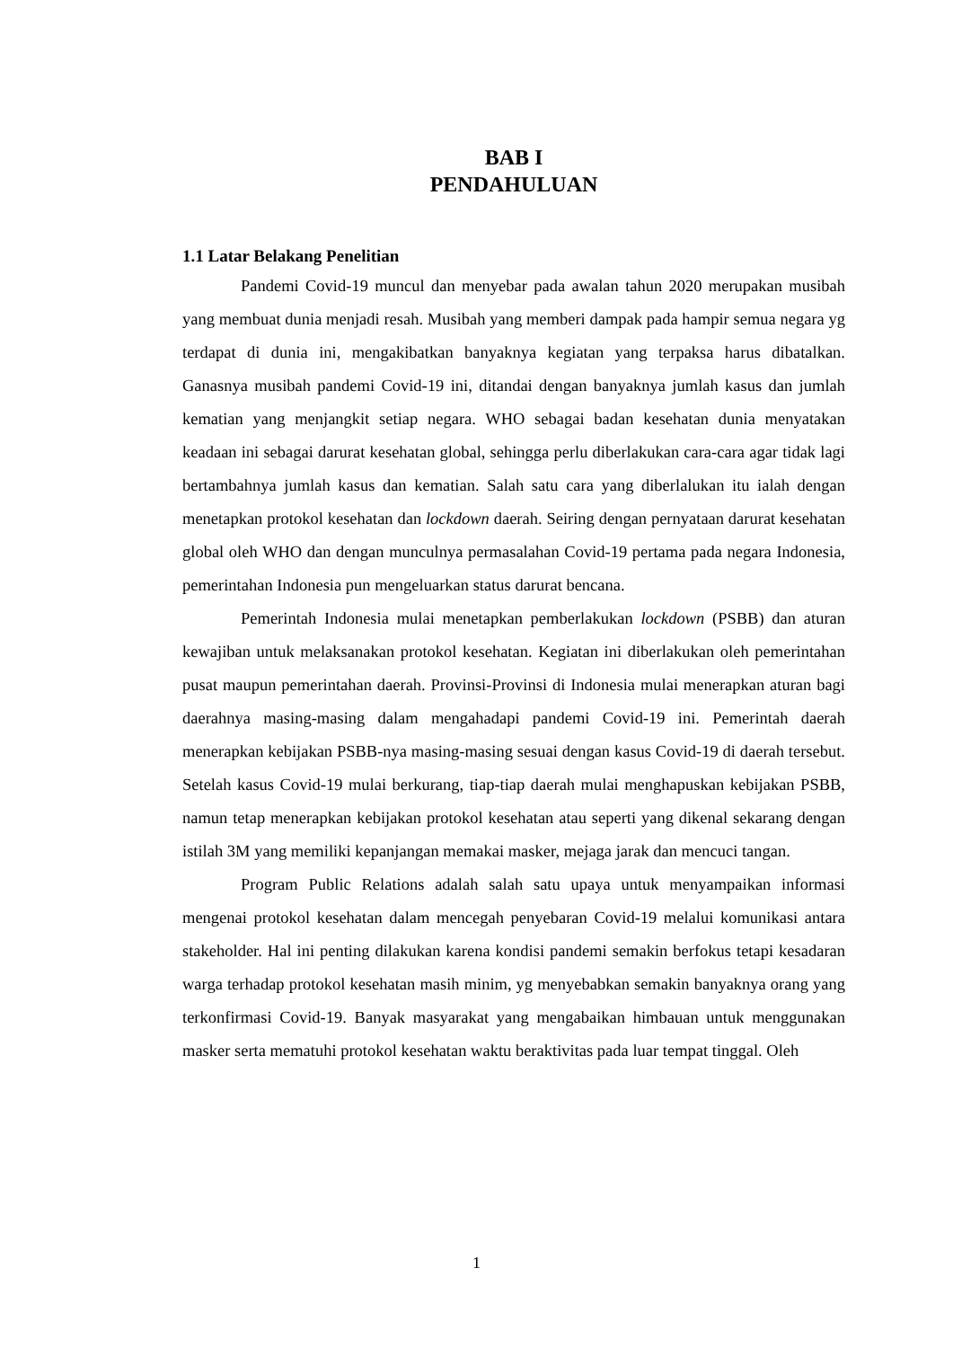BAB I
PENDAHULUAN
1.1 Latar Belakang Penelitian
Pandemi Covid-19 muncul dan menyebar pada awalan tahun 2020 merupakan musibah yang membuat dunia menjadi resah. Musibah yang memberi dampak pada hampir semua negara yg terdapat di dunia ini, mengakibatkan banyaknya kegiatan yang terpaksa harus dibatalkan. Ganasnya musibah pandemi Covid-19 ini, ditandai dengan banyaknya jumlah kasus dan jumlah kematian yang menjangkit setiap negara. WHO sebagai badan kesehatan dunia menyatakan keadaan ini sebagai darurat kesehatan global, sehingga perlu diberlakukan cara-cara agar tidak lagi bertambahnya jumlah kasus dan kematian. Salah satu cara yang diberlalukan itu ialah dengan menetapkan protokol kesehatan dan lockdown daerah. Seiring dengan pernyataan darurat kesehatan global oleh WHO dan dengan munculnya permasalahan Covid-19 pertama pada negara Indonesia, pemerintahan Indonesia pun mengeluarkan status darurat bencana.
Pemerintah Indonesia mulai menetapkan pemberlakukan lockdown (PSBB) dan aturan kewajiban untuk melaksanakan protokol kesehatan. Kegiatan ini diberlakukan oleh pemerintahan pusat maupun pemerintahan daerah. Provinsi-Provinsi di Indonesia mulai menerapkan aturan bagi daerahnya masing-masing dalam mengahadapi pandemi Covid-19 ini. Pemerintah daerah menerapkan kebijakan PSBB-nya masing-masing sesuai dengan kasus Covid-19 di daerah tersebut. Setelah kasus Covid-19 mulai berkurang, tiap-tiap daerah mulai menghapuskan kebijakan PSBB, namun tetap menerapkan kebijakan protokol kesehatan atau seperti yang dikenal sekarang dengan istilah 3M yang memiliki kepanjangan memakai masker, mejaga jarak dan mencuci tangan.
Program Public Relations adalah salah satu upaya untuk menyampaikan informasi mengenai protokol kesehatan dalam mencegah penyebaran Covid-19 melalui komunikasi antara stakeholder. Hal ini penting dilakukan karena kondisi pandemi semakin berfokus tetapi kesadaran warga terhadap protokol kesehatan masih minim, yg menyebabkan semakin banyaknya orang yang terkonfirmasi Covid-19. Banyak masyarakat yang mengabaikan himbauan untuk menggunakan masker serta mematuhi protokol kesehatan waktu beraktivitas pada luar tempat tinggal. Oleh
1